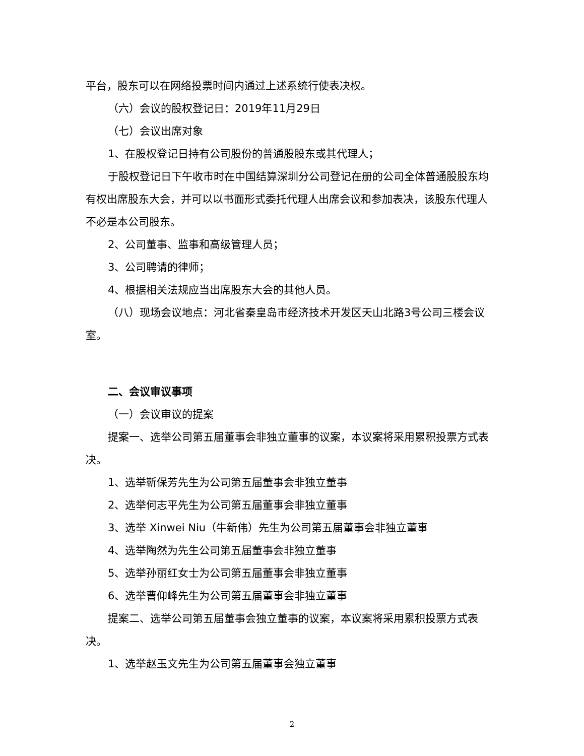平台，股东可以在网络投票时间内通过上述系统行使表决权。
（六）会议的股权登记日：2019年11月29日
（七）会议出席对象
1、在股权登记日持有公司股份的普通股股东或其代理人；
于股权登记日下午收市时在中国结算深圳分公司登记在册的公司全体普通股股东均有权出席股东大会，并可以以书面形式委托代理人出席会议和参加表决，该股东代理人不必是本公司股东。
2、公司董事、监事和高级管理人员；
3、公司聘请的律师；
4、根据相关法规应当出席股东大会的其他人员。
（八）现场会议地点：河北省秦皇岛市经济技术开发区天山北路3号公司三楼会议室。
二、会议审议事项
（一）会议审议的提案
提案一、选举公司第五届董事会非独立董事的议案，本议案将采用累积投票方式表决。
1、选举靳保芳先生为公司第五届董事会非独立董事
2、选举何志平先生为公司第五届董事会非独立董事
3、选举 Xinwei Niu（牛新伟）先生为公司第五届董事会非独立董事
4、选举陶然为先生公司第五届董事会非独立董事
5、选举孙丽红女士为公司第五届董事会非独立董事
6、选举曹仰峰先生为公司第五届董事会非独立董事
提案二、选举公司第五届董事会独立董事的议案，本议案将采用累积投票方式表决。
1、选举赵玉文先生为公司第五届董事会独立董事
2